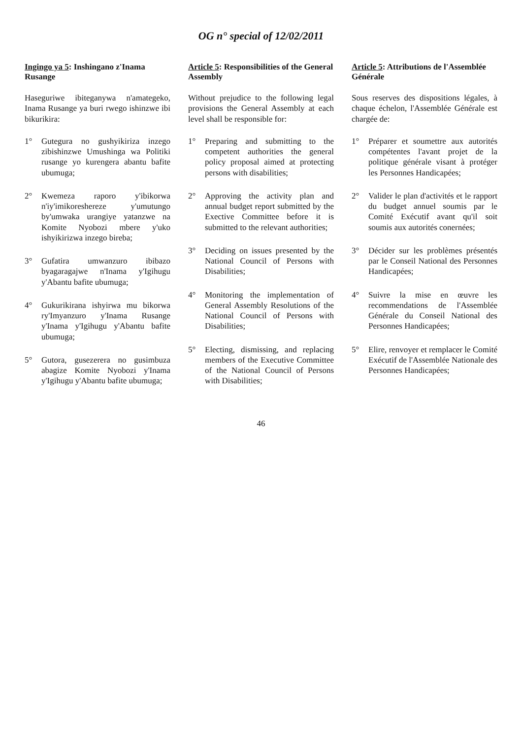OG n° special of 12/02/2011
Ingingo ya 5: Inshingano z'Inama Rusange
Haseguriwe ibiteganywa n'amategeko, Inama Rusange ya buri rwego ishinzwe ibi bikurikira:
1° Gutegura no gushyikiriza inzego zibishinzwe Umushinga wa Politiki rusange yo kurengera abantu bafite ubumuga;
2° Kwemeza raporo y'ibikorwa n'iy'imikoreshereze y'umutungo by'umwaka urangiye yatanzwe na Komite Nyobozi mbere y'uko ishyikirizwa inzego bireba;
3° Gufatira umwanzuro ibibazo byagaragajwe n'Inama y'Igihugu y'Abantu bafite ubumuga;
4° Gukurikirana ishyirwa mu bikorwa ry'Imyanzuro y'Inama Rusange y'Inama y'Igihugu y'Abantu bafite ubumuga;
5° Gutora, gusezerera no gusimbuza abagize Komite Nyobozi y'Inama y'Igihugu y'Abantu bafite ubumuga;
Article 5: Responsibilities of the General Assembly
Without prejudice to the following legal provisions the General Assembly at each level shall be responsible for:
1° Preparing and submitting to the competent authorities the general policy proposal aimed at protecting persons with disabilities;
2° Approving the activity plan and annual budget report submitted by the Exective Committee before it is submitted to the relevant authorities;
3° Deciding on issues presented by the National Council of Persons with Disabilities;
4° Monitoring the implementation of General Assembly Resolutions of the National Council of Persons with Disabilities;
5° Electing, dismissing, and replacing members of the Executive Committee of the National Council of Persons with Disabilities;
Article 5: Attributions de l'Assemblée Générale
Sous reserves des dispositions légales, à chaque échelon, l'Assemblée Générale est chargée de:
1° Préparer et soumettre aux autorités compétentes l'avant projet de la politique générale visant à protéger les Personnes Handicapées;
2° Valider le plan d'activités et le rapport du budget annuel soumis par le Comité Exécutif avant qu'il soit soumis aux autorités conernées;
3° Décider sur les problèmes présentés par le Conseil National des Personnes Handicapées;
4° Suivre la mise en œuvre les recommendations de l'Assemblée Générale du Conseil National des Personnes Handicapées;
5° Elire, renvoyer et remplacer le Comité Exécutif de l'Assemblée Nationale des Personnes Handicapées;
46